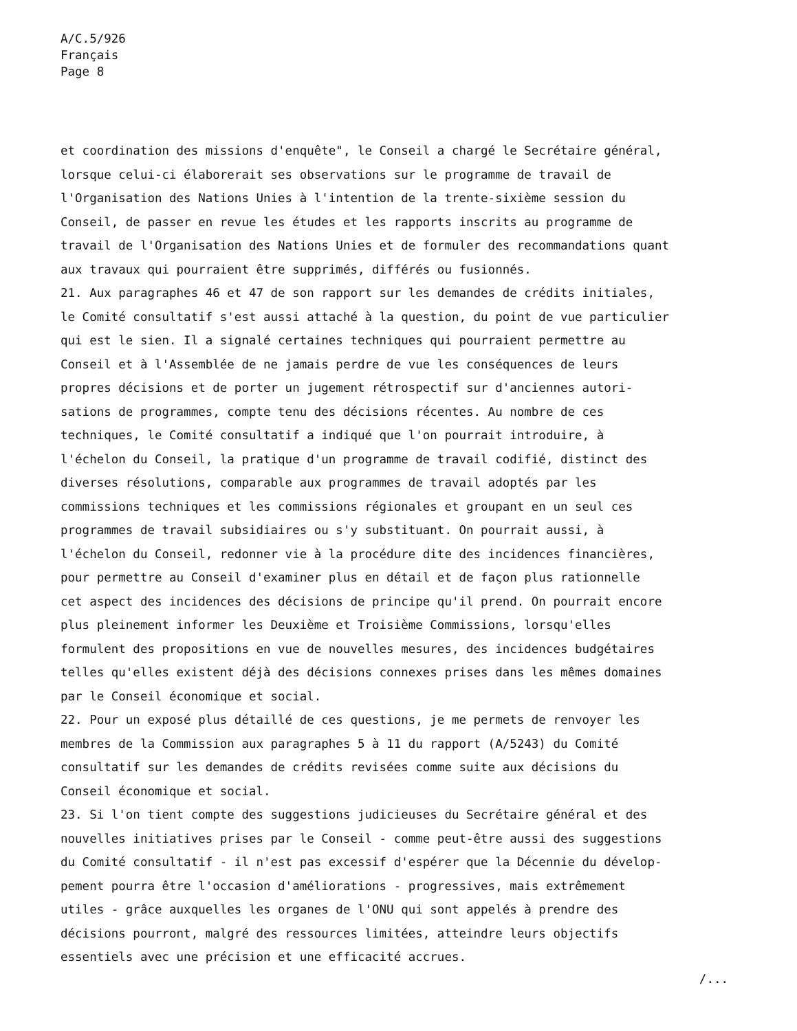A/C.5/926
Français
Page 8
et coordination des missions d'enquête", le Conseil a chargé le Secrétaire général,
lorsque celui-ci élaborerait ses observations sur le programme de travail de
l'Organisation des Nations Unies à l'intention de la trente-sixième session du
Conseil, de passer en revue les études et les rapports inscrits au programme de
travail de l'Organisation des Nations Unies et de formuler des recommandations quant
aux travaux qui pourraient être supprimés, différés ou fusionnés.
21. Aux paragraphes 46 et 47 de son rapport sur les demandes de crédits initiales,
le Comité consultatif s'est aussi attaché à la question, du point de vue particulier
qui est le sien. Il a signalé certaines techniques qui pourraient permettre au
Conseil et à l'Assemblée de ne jamais perdre de vue les conséquences de leurs
propres décisions et de porter un jugement rétrospectif sur d'anciennes autori-
sations de programmes, compte tenu des décisions récentes. Au nombre de ces
techniques, le Comité consultatif a indiqué que l'on pourrait introduire, à
l'échelon du Conseil, la pratique d'un programme de travail codifié, distinct des
diverses résolutions, comparable aux programmes de travail adoptés par les
commissions techniques et les commissions régionales et groupant en un seul ces
programmes de travail subsidiaires ou s'y substituant. On pourrait aussi, à
l'échelon du Conseil, redonner vie à la procédure dite des incidences financières,
pour permettre au Conseil d'examiner plus en détail et de façon plus rationnelle
cet aspect des incidences des décisions de principe qu'il prend. On pourrait encore
plus pleinement informer les Deuxième et Troisième Commissions, lorsqu'elles
formulent des propositions en vue de nouvelles mesures, des incidences budgétaires
telles qu'elles existent déjà des décisions connexes prises dans les mêmes domaines
par le Conseil économique et social.
22. Pour un exposé plus détaillé de ces questions, je me permets de renvoyer les
membres de la Commission aux paragraphes 5 à 11 du rapport (A/5243) du Comité
consultatif sur les demandes de crédits revisées comme suite aux décisions du
Conseil économique et social.
23. Si l'on tient compte des suggestions judicieuses du Secrétaire général et des
nouvelles initiatives prises par le Conseil - comme peut-être aussi des suggestions
du Comité consultatif - il n'est pas excessif d'espérer que la Décennie du dévelop-
pement pourra être l'occasion d'améliorations - progressives, mais extrêmement
utiles - grâce auxquelles les organes de l'ONU qui sont appelés à prendre des
décisions pourront, malgré des ressources limitées, atteindre leurs objectifs
essentiels avec une précision et une efficacité accrues.
/...